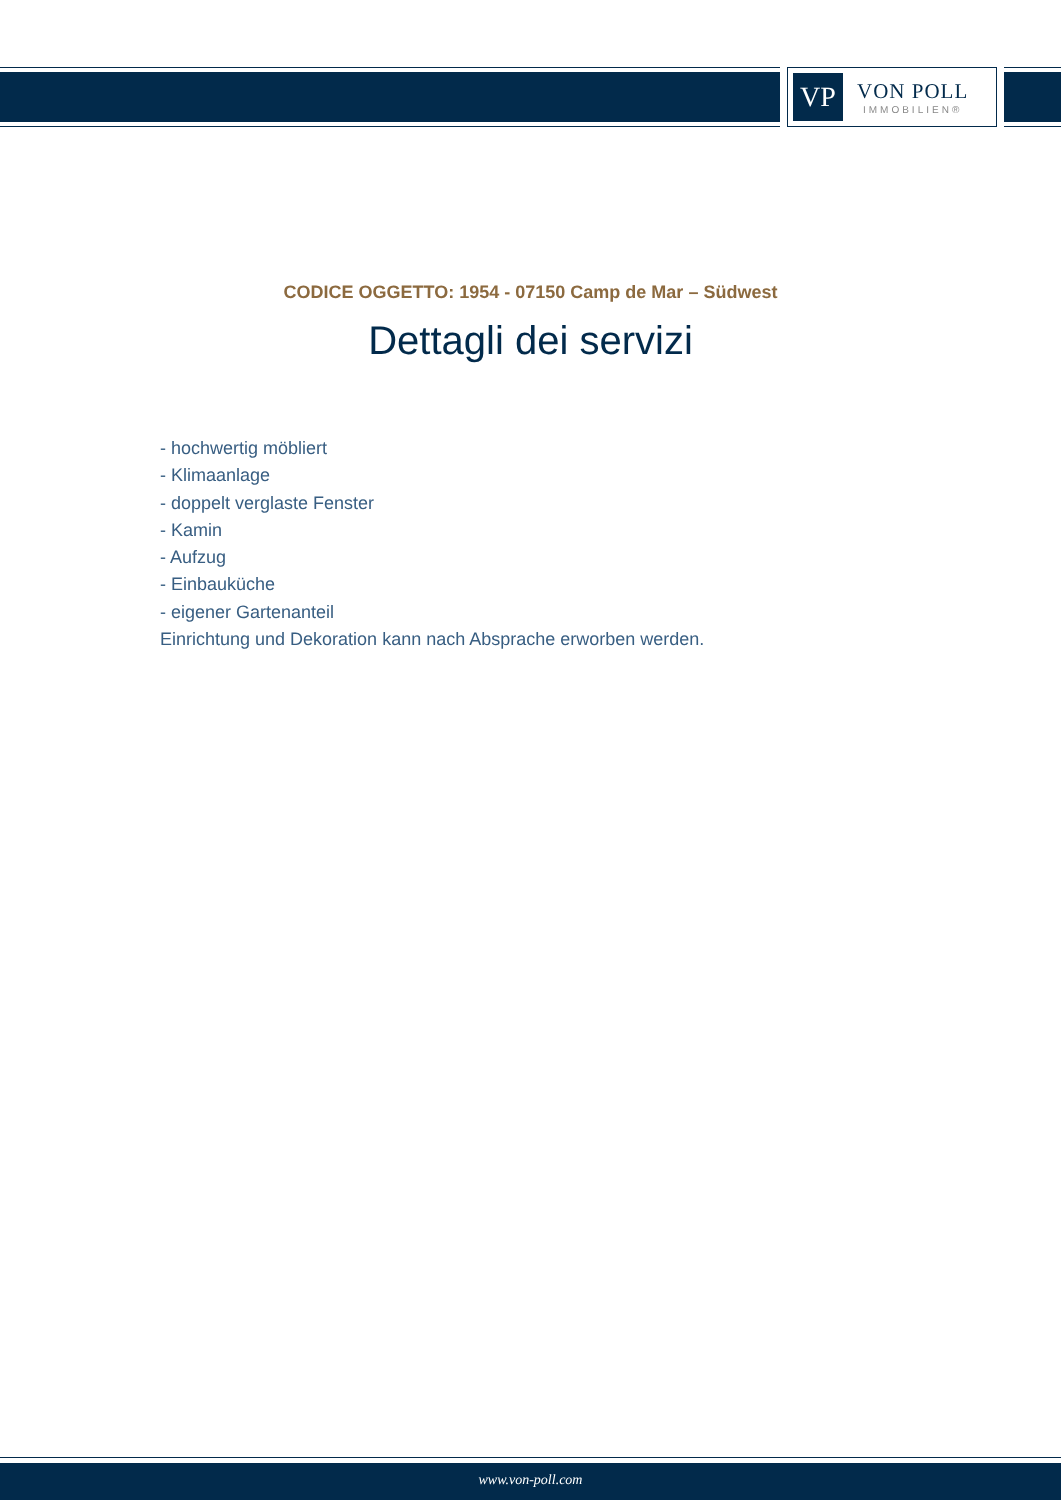VP
VON POLL
IMMOBILIEN®
CODICE OGGETTO: 1954 - 07150 Camp de Mar – Südwest
Dettagli dei servizi
- hochwertig möbliert
- Klimaanlage
- doppelt verglaste Fenster
- Kamin
- Aufzug
- Einbauküche
- eigener Gartenanteil
Einrichtung und Dekoration kann nach Absprache erworben werden.
www.von-poll.com